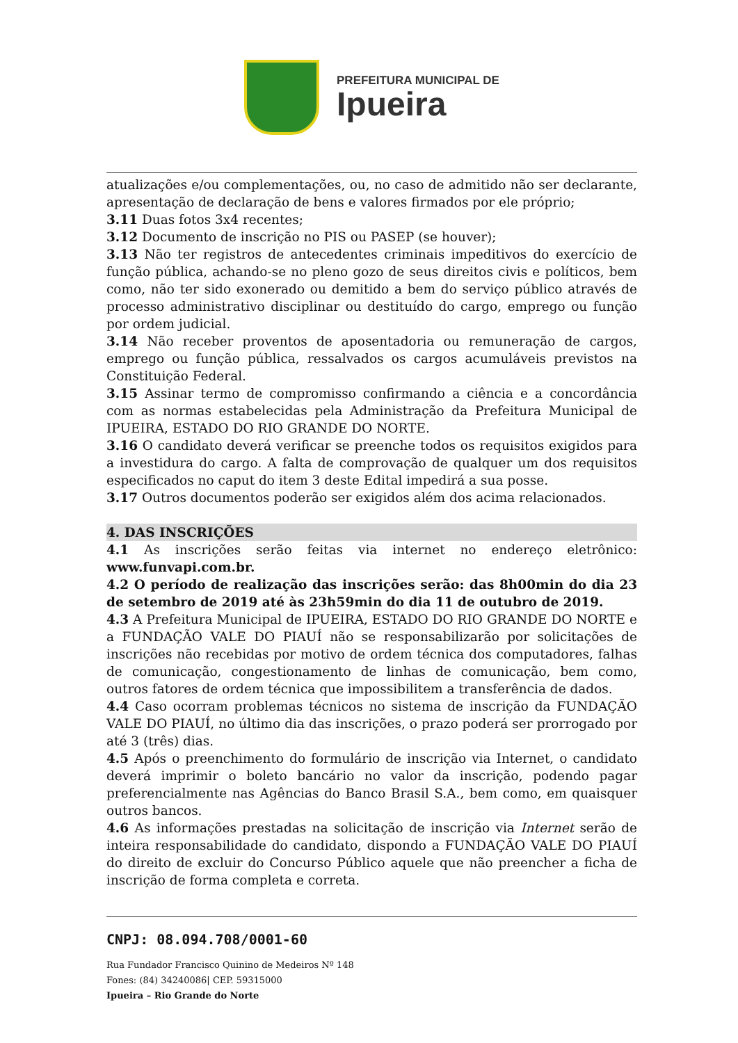PREFEITURA MUNICIPAL DE
Ipueira
atualizações e/ou complementações, ou, no caso de admitido não ser declarante, apresentação de declaração de bens e valores firmados por ele próprio;
3.11 Duas fotos 3x4 recentes;
3.12 Documento de inscrição no PIS ou PASEP (se houver);
3.13 Não ter registros de antecedentes criminais impeditivos do exercício de função pública, achando-se no pleno gozo de seus direitos civis e políticos, bem como, não ter sido exonerado ou demitido a bem do serviço público através de processo administrativo disciplinar ou destituído do cargo, emprego ou função por ordem judicial.
3.14 Não receber proventos de aposentadoria ou remuneração de cargos, emprego ou função pública, ressalvados os cargos acumuláveis previstos na Constituição Federal.
3.15 Assinar termo de compromisso confirmando a ciência e a concordância com as normas estabelecidas pela Administração da Prefeitura Municipal de IPUEIRA, ESTADO DO RIO GRANDE DO NORTE.
3.16 O candidato deverá verificar se preenche todos os requisitos exigidos para a investidura do cargo. A falta de comprovação de qualquer um dos requisitos especificados no caput do item 3 deste Edital impedirá a sua posse.
3.17 Outros documentos poderão ser exigidos além dos acima relacionados.
4. DAS INSCRIÇÕES
4.1 As inscrições serão feitas via internet no endereço eletrônico: www.funvapi.com.br.
4.2 O período de realização das inscrições serão: das 8h00min do dia 23 de setembro de 2019 até às 23h59min do dia 11 de outubro de 2019.
4.3 A Prefeitura Municipal de IPUEIRA, ESTADO DO RIO GRANDE DO NORTE e a FUNDAÇÃO VALE DO PIAUÍ não se responsabilizarão por solicitações de inscrições não recebidas por motivo de ordem técnica dos computadores, falhas de comunicação, congestionamento de linhas de comunicação, bem como, outros fatores de ordem técnica que impossibilitem a transferência de dados.
4.4 Caso ocorram problemas técnicos no sistema de inscrição da FUNDAÇÃO VALE DO PIAUÍ, no último dia das inscrições, o prazo poderá ser prorrogado por até 3 (três) dias.
4.5 Após o preenchimento do formulário de inscrição via Internet, o candidato deverá imprimir o boleto bancário no valor da inscrição, podendo pagar preferencialmente nas Agências do Banco Brasil S.A., bem como, em quaisquer outros bancos.
4.6 As informações prestadas na solicitação de inscrição via Internet serão de inteira responsabilidade do candidato, dispondo a FUNDAÇÃO VALE DO PIAUÍ do direito de excluir do Concurso Público aquele que não preencher a ficha de inscrição de forma completa e correta.
CNPJ: 08.094.708/0001-60
Rua Fundador Francisco Quinino de Medeiros Nº 148
Fones: (84) 34240086| CEP. 59315000
Ipueira – Rio Grande do Norte